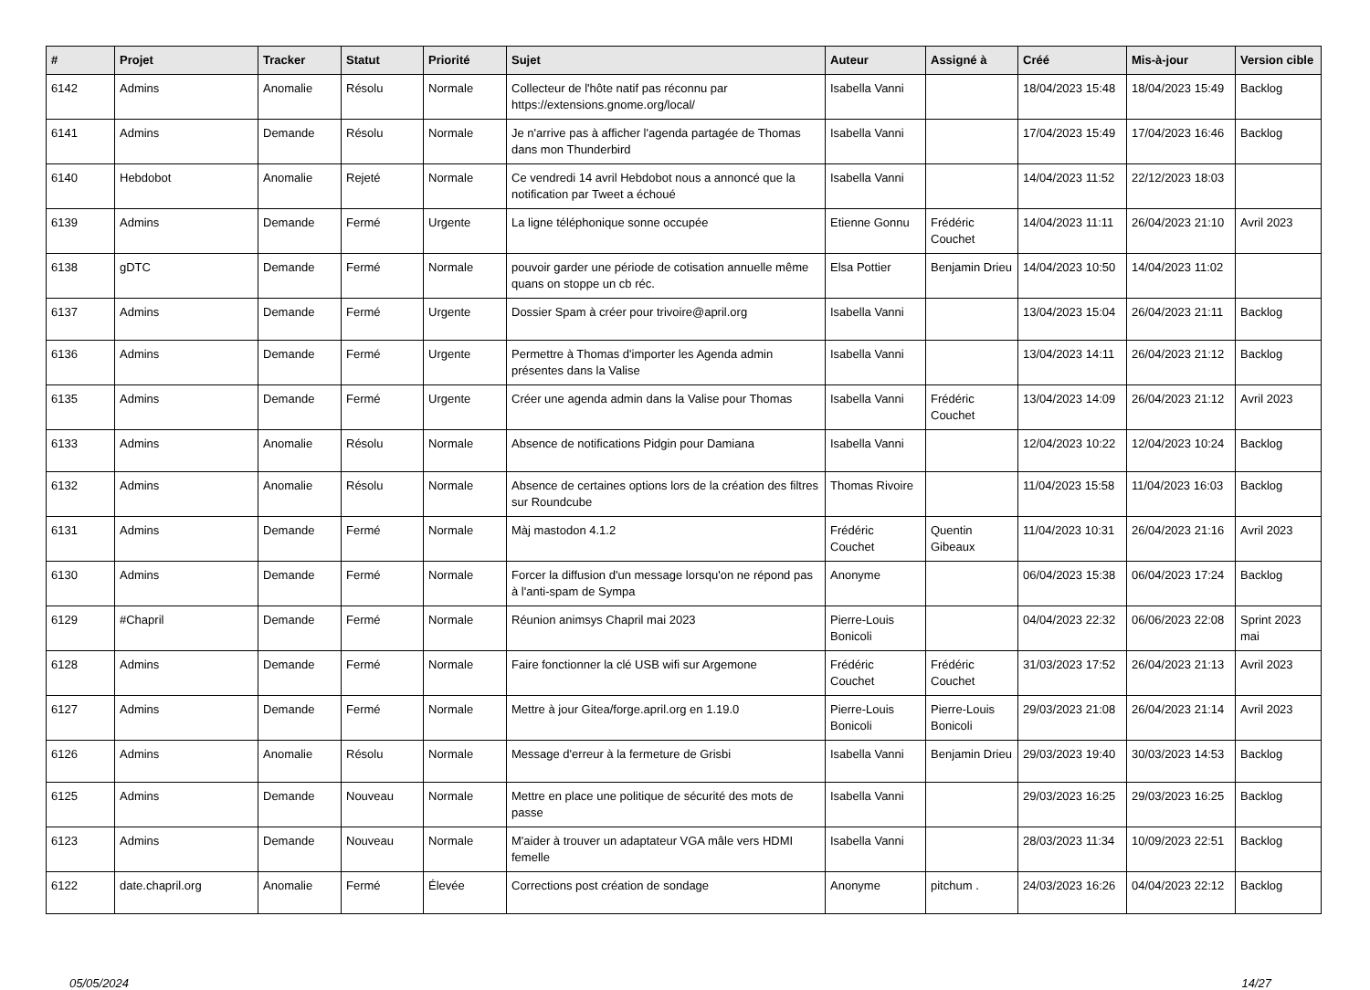| # | Projet | Tracker | Statut | Priorité | Sujet | Auteur | Assigné à | Créé | Mis-à-jour | Version cible |
| --- | --- | --- | --- | --- | --- | --- | --- | --- | --- | --- |
| 6142 | Admins | Anomalie | Résolu | Normale | Collecteur de l'hôte natif pas réconnu par https://extensions.gnome.org/local/ | Isabella Vanni | | 18/04/2023 15:48 | 18/04/2023 15:49 | Backlog |
| 6141 | Admins | Demande | Résolu | Normale | Je n'arrive pas à afficher l'agenda partagée de Thomas dans mon Thunderbird | Isabella Vanni | | 17/04/2023 15:49 | 17/04/2023 16:46 | Backlog |
| 6140 | Hebdobot | Anomalie | Rejeté | Normale | Ce vendredi 14 avril Hebdobot nous a annoncé que la notification par Tweet a échoué | Isabella Vanni | | 14/04/2023 11:52 | 22/12/2023 18:03 | |
| 6139 | Admins | Demande | Fermé | Urgente | La ligne téléphonique sonne occupée | Etienne Gonnu | Frédéric Couchet | 14/04/2023 11:11 | 26/04/2023 21:10 | Avril 2023 |
| 6138 | gDTC | Demande | Fermé | Normale | pouvoir garder une période de cotisation annuelle même quans on stoppe un cb réc. | Elsa Pottier | Benjamin Drieu | 14/04/2023 10:50 | 14/04/2023 11:02 | |
| 6137 | Admins | Demande | Fermé | Urgente | Dossier Spam à créer pour trivoire@april.org | Isabella Vanni | | 13/04/2023 15:04 | 26/04/2023 21:11 | Backlog |
| 6136 | Admins | Demande | Fermé | Urgente | Permettre à Thomas d'importer les Agenda admin présentes dans la Valise | Isabella Vanni | | 13/04/2023 14:11 | 26/04/2023 21:12 | Backlog |
| 6135 | Admins | Demande | Fermé | Urgente | Créer une agenda admin dans la Valise pour Thomas | Isabella Vanni | Frédéric Couchet | 13/04/2023 14:09 | 26/04/2023 21:12 | Avril 2023 |
| 6133 | Admins | Anomalie | Résolu | Normale | Absence de notifications Pidgin pour Damiana | Isabella Vanni | | 12/04/2023 10:22 | 12/04/2023 10:24 | Backlog |
| 6132 | Admins | Anomalie | Résolu | Normale | Absence de certaines options lors de la création des filtres sur Roundcube | Thomas Rivoire | | 11/04/2023 15:58 | 11/04/2023 16:03 | Backlog |
| 6131 | Admins | Demande | Fermé | Normale | Màj mastodon 4.1.2 | Frédéric Couchet | Quentin Gibeaux | 11/04/2023 10:31 | 26/04/2023 21:16 | Avril 2023 |
| 6130 | Admins | Demande | Fermé | Normale | Forcer la diffusion d'un message lorsqu'on ne répond pas à l'anti-spam de Sympa | Anonyme | | 06/04/2023 15:38 | 06/04/2023 17:24 | Backlog |
| 6129 | #Chapril | Demande | Fermé | Normale | Réunion animsys Chapril mai 2023 | Pierre-Louis Bonicoli | | 04/04/2023 22:32 | 06/06/2023 22:08 | Sprint 2023 mai |
| 6128 | Admins | Demande | Fermé | Normale | Faire fonctionner la clé USB wifi sur Argemone | Frédéric Couchet | Frédéric Couchet | 31/03/2023 17:52 | 26/04/2023 21:13 | Avril 2023 |
| 6127 | Admins | Demande | Fermé | Normale | Mettre à jour Gitea/forge.april.org en 1.19.0 | Pierre-Louis Bonicoli | Pierre-Louis Bonicoli | 29/03/2023 21:08 | 26/04/2023 21:14 | Avril 2023 |
| 6126 | Admins | Anomalie | Résolu | Normale | Message d'erreur à la fermeture de Grisbi | Isabella Vanni | Benjamin Drieu | 29/03/2023 19:40 | 30/03/2023 14:53 | Backlog |
| 6125 | Admins | Demande | Nouveau | Normale | Mettre en place une politique de sécurité des mots de passe | Isabella Vanni | | 29/03/2023 16:25 | 29/03/2023 16:25 | Backlog |
| 6123 | Admins | Demande | Nouveau | Normale | M'aider à trouver un adaptateur VGA mâle vers HDMI femelle | Isabella Vanni | | 28/03/2023 11:34 | 10/09/2023 22:51 | Backlog |
| 6122 | date.chapril.org | Anomalie | Fermé | Élevée | Corrections post création de sondage | Anonyme | pitchum . | 24/03/2023 16:26 | 04/04/2023 22:12 | Backlog |
05/05/2024 14/27